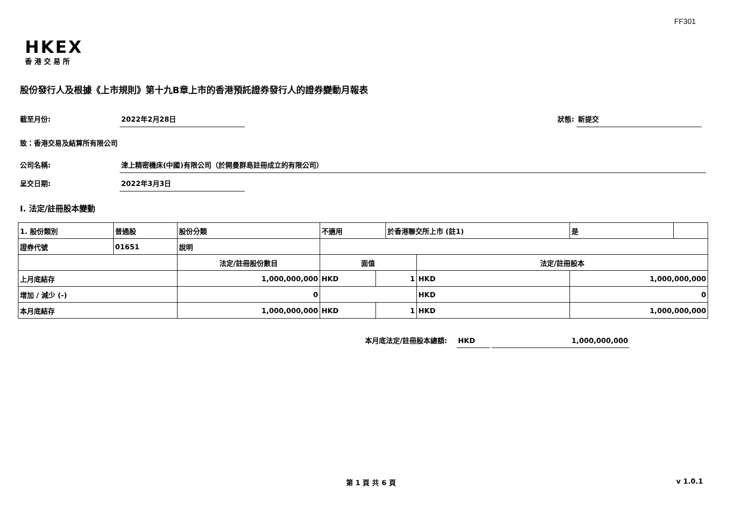FF301
HKEX
香港交易所
股份發行人及根據《上市規則》第十九B章上市的香港預託證券發行人的證券變動月報表
截至月份: 2022年2月28日 狀態: 新提交
致：香港交易及結算所有限公司
公司名稱: 津上精密機床(中國)有限公司（於開曼群島註冊成立的有限公司）
呈交日期: 2022年3月3日
I. 法定/註冊股本變動
| 1. 股份類別 | 普通股 | 股份分類 | 不適用 | | 於香港聯交所上市 (註1) | | 是 | |
| 證券代號 | 01651 | 說明 | | | | | | |
| | | 法定/註冊股份數目 | 面值 | | | 法定/註冊股本 | | |
| 上月底結存 | | 1,000,000,000 | HKD | 1 | | HKD | 1,000,000,000 | |
| 增加 / 減少 (-) | | 0 | | | | HKD | 0 | |
| 本月底結存 | | 1,000,000,000 | HKD | 1 | | HKD | 1,000,000,000 | |
本月底法定/註冊股本總額: HKD 1,000,000,000
第 1 頁 共 6 頁 v 1.0.1